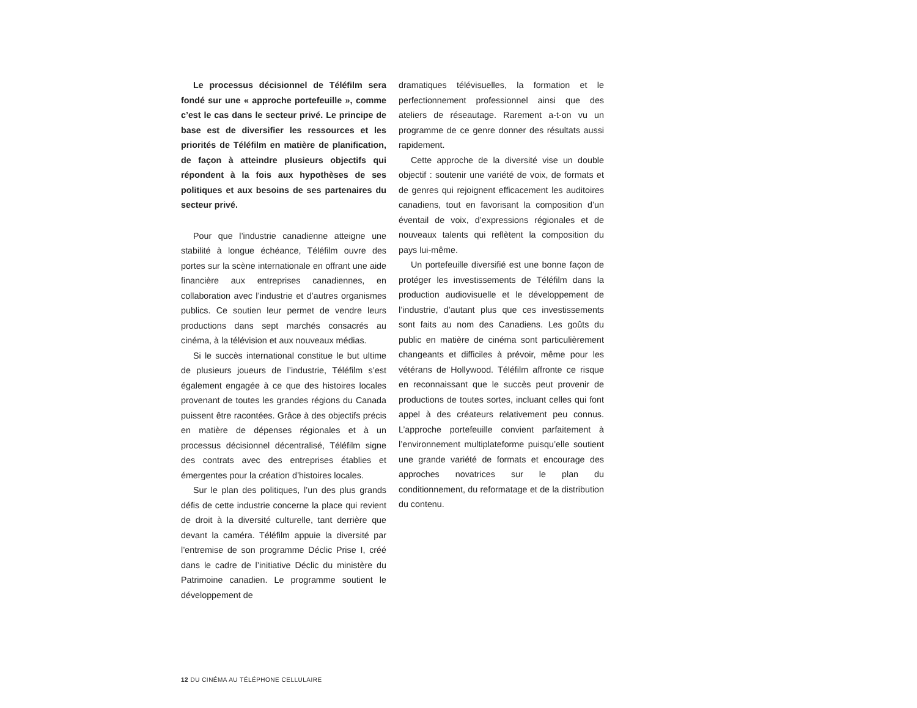Le processus décisionnel de Téléfilm sera fondé sur une « approche portefeuille », comme c’est le cas dans le secteur privé. Le principe de base est de diversifier les ressources et les priorités de Téléfilm en matière de planification, de façon à atteindre plusieurs objectifs qui répondent à la fois aux hypothèses de ses politiques et aux besoins de ses partenaires du secteur privé.
Pour que l’industrie canadienne atteigne une stabilité à longue échéance, Téléfilm ouvre des portes sur la scène internationale en offrant une aide financière aux entreprises canadiennes, en collaboration avec l’industrie et d’autres organismes publics. Ce soutien leur permet de vendre leurs productions dans sept marchés consacrés au cinéma, à la télévision et aux nouveaux médias.
Si le succès international constitue le but ultime de plusieurs joueurs de l’industrie, Téléfilm s’est également engagée à ce que des histoires locales provenant de toutes les grandes régions du Canada puissent être racontées. Grâce à des objectifs précis en matière de dépenses régionales et à un processus décisionnel décentralisé, Téléfilm signe des contrats avec des entreprises établies et émergentes pour la création d’histoires locales.
Sur le plan des politiques, l’un des plus grands défis de cette industrie concerne la place qui revient de droit à la diversité culturelle, tant derrière que devant la caméra. Téléfilm appuie la diversité par l’entremise de son programme Déclic Prise I, créé dans le cadre de l’initiative Déclic du ministère du Patrimoine canadien. Le programme soutient le développement de
dramatiques télévisuelles, la formation et le perfectionnement professionnel ainsi que des ateliers de réseautage. Rarement a-t-on vu un programme de ce genre donner des résultats aussi rapidement.
Cette approche de la diversité vise un double objectif : soutenir une variété de voix, de formats et de genres qui rejoignent efficacement les auditoires canadiens, tout en favorisant la composition d’un éventail de voix, d’expressions régionales et de nouveaux talents qui reflètent la composition du pays lui-même.
Un portefeuille diversifié est une bonne façon de protéger les investissements de Téléfilm dans la production audiovisuelle et le développement de l’industrie, d’autant plus que ces investissements sont faits au nom des Canadiens. Les goûts du public en matière de cinéma sont particulièrement changeants et difficiles à prévoir, même pour les vétérans de Hollywood. Téléfilm affronte ce risque en reconnaissant que le succès peut provenir de productions de toutes sortes, incluant celles qui font appel à des créateurs relativement peu connus. L’approche portefeuille convient parfaitement à l’environnement multiplateforme puisqu’elle soutient une grande variété de formats et encourage des approches novatrices sur le plan du conditionnement, du reformatage et de la distribution du contenu.
12 DU CINÉMA AU TÉLÉPHONE CELLULAIRE